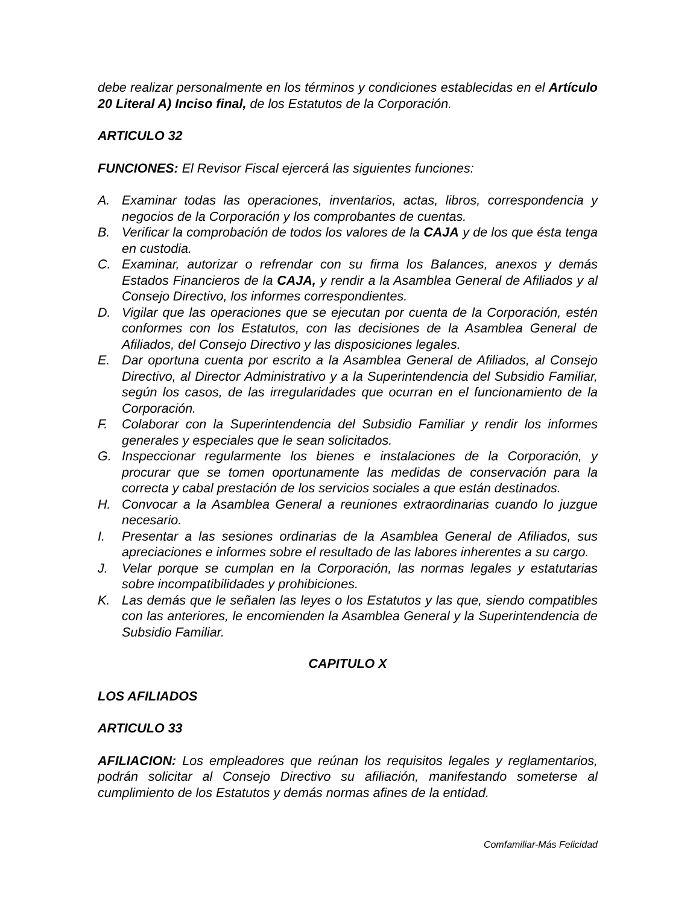debe realizar personalmente en los términos y condiciones establecidas en el Artículo 20 Literal A) Inciso final, de los Estatutos de la Corporación.
ARTICULO 32
FUNCIONES: El Revisor Fiscal ejercerá las siguientes funciones:
A. Examinar todas las operaciones, inventarios, actas, libros, correspondencia y negocios de la Corporación y los comprobantes de cuentas.
B. Verificar la comprobación de todos los valores de la CAJA y de los que ésta tenga en custodia.
C. Examinar, autorizar o refrendar con su firma los Balances, anexos y demás Estados Financieros de la CAJA, y rendir a la Asamblea General de Afiliados y al Consejo Directivo, los informes correspondientes.
D. Vigilar que las operaciones que se ejecutan por cuenta de la Corporación, estén conformes con los Estatutos, con las decisiones de la Asamblea General de Afiliados, del Consejo Directivo y las disposiciones legales.
E. Dar oportuna cuenta por escrito a la Asamblea General de Afiliados, al Consejo Directivo, al Director Administrativo y a la Superintendencia del Subsidio Familiar, según los casos, de las irregularidades que ocurran en el funcionamiento de la Corporación.
F. Colaborar con la Superintendencia del Subsidio Familiar y rendir los informes generales y especiales que le sean solicitados.
G. Inspeccionar regularmente los bienes e instalaciones de la Corporación, y procurar que se tomen oportunamente las medidas de conservación para la correcta y cabal prestación de los servicios sociales a que están destinados.
H. Convocar a la Asamblea General a reuniones extraordinarias cuando lo juzgue necesario.
I. Presentar a las sesiones ordinarias de la Asamblea General de Afiliados, sus apreciaciones e informes sobre el resultado de las labores inherentes a su cargo.
J. Velar porque se cumplan en la Corporación, las normas legales y estatutarias sobre incompatibilidades y prohibiciones.
K. Las demás que le señalen las leyes o los Estatutos y las que, siendo compatibles con las anteriores, le encomienden la Asamblea General y la Superintendencia de Subsidio Familiar.
CAPITULO X
LOS AFILIADOS
ARTICULO 33
AFILIACION: Los empleadores que reúnan los requisitos legales y reglamentarios, podrán solicitar al Consejo Directivo su afiliación, manifestando someterse al cumplimiento de los Estatutos y demás normas afines de la entidad.
Comfamiliar-Más Felicidad